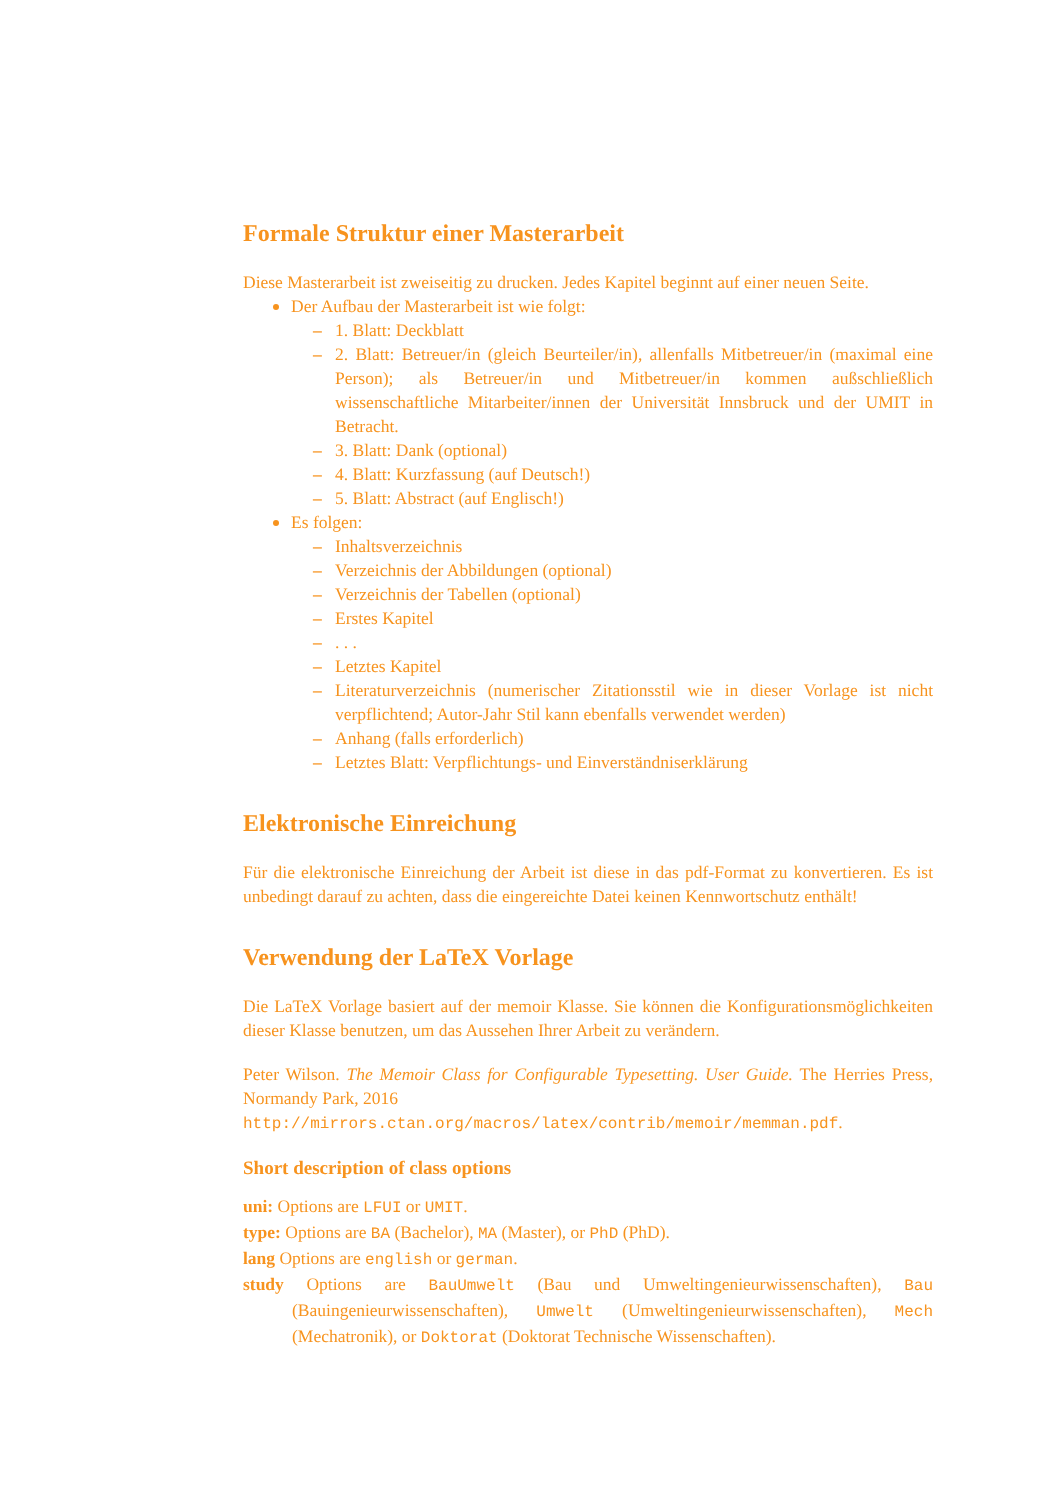Formale Struktur einer Masterarbeit
Diese Masterarbeit ist zweiseitig zu drucken. Jedes Kapitel beginnt auf einer neuen Seite.
Der Aufbau der Masterarbeit ist wie folgt:
– 1. Blatt: Deckblatt
– 2. Blatt: Betreuer/in (gleich Beurteiler/in), allenfalls Mitbetreuer/in (maximal eine Person); als Betreuer/in und Mitbetreuer/in kommen außschließlich wissenschaftliche Mitarbeiter/innen der Universität Innsbruck und der UMIT in Betracht.
– 3. Blatt: Dank (optional)
– 4. Blatt: Kurzfassung (auf Deutsch!)
– 5. Blatt: Abstract (auf Englisch!)
Es folgen:
– Inhaltsverzeichnis
– Verzeichnis der Abbildungen (optional)
– Verzeichnis der Tabellen (optional)
– Erstes Kapitel
–. . .
– Letztes Kapitel
– Literaturverzeichnis (numerischer Zitationsstil wie in dieser Vorlage ist nicht verpflichtend; Autor-Jahr Stil kann ebenfalls verwendet werden)
– Anhang (falls erforderlich)
– Letztes Blatt: Verpflichtungs- und Einverständniserklärung
Elektronische Einreichung
Für die elektronische Einreichung der Arbeit ist diese in das pdf-Format zu konvertieren. Es ist unbedingt darauf zu achten, dass die eingereichte Datei keinen Kennwortschutz enthält!
Verwendung der LaTeX Vorlage
Die LaTeX Vorlage basiert auf der memoir Klasse. Sie können die Konfigurationsmöglichkeiten dieser Klasse benutzen, um das Aussehen Ihrer Arbeit zu verändern.
Peter Wilson. The Memoir Class for Configurable Typesetting. User Guide. The Herries Press, Normandy Park, 2016
http://mirrors.ctan.org/macros/latex/contrib/memoir/memman.pdf.
Short description of class options
uni: Options are LFUI or UMIT.
type: Options are BA (Bachelor), MA (Master), or PhD (PhD).
lang Options are english or german.
study Options are BauUmwelt (Bau und Umweltingenieurwissenschaften), Bau (Bauingenieurwissenschaften), Umwelt (Umweltingenieurwissenschaften), Mech (Mechatronik), or Doktorat (Doktorat Technische Wissenschaften).